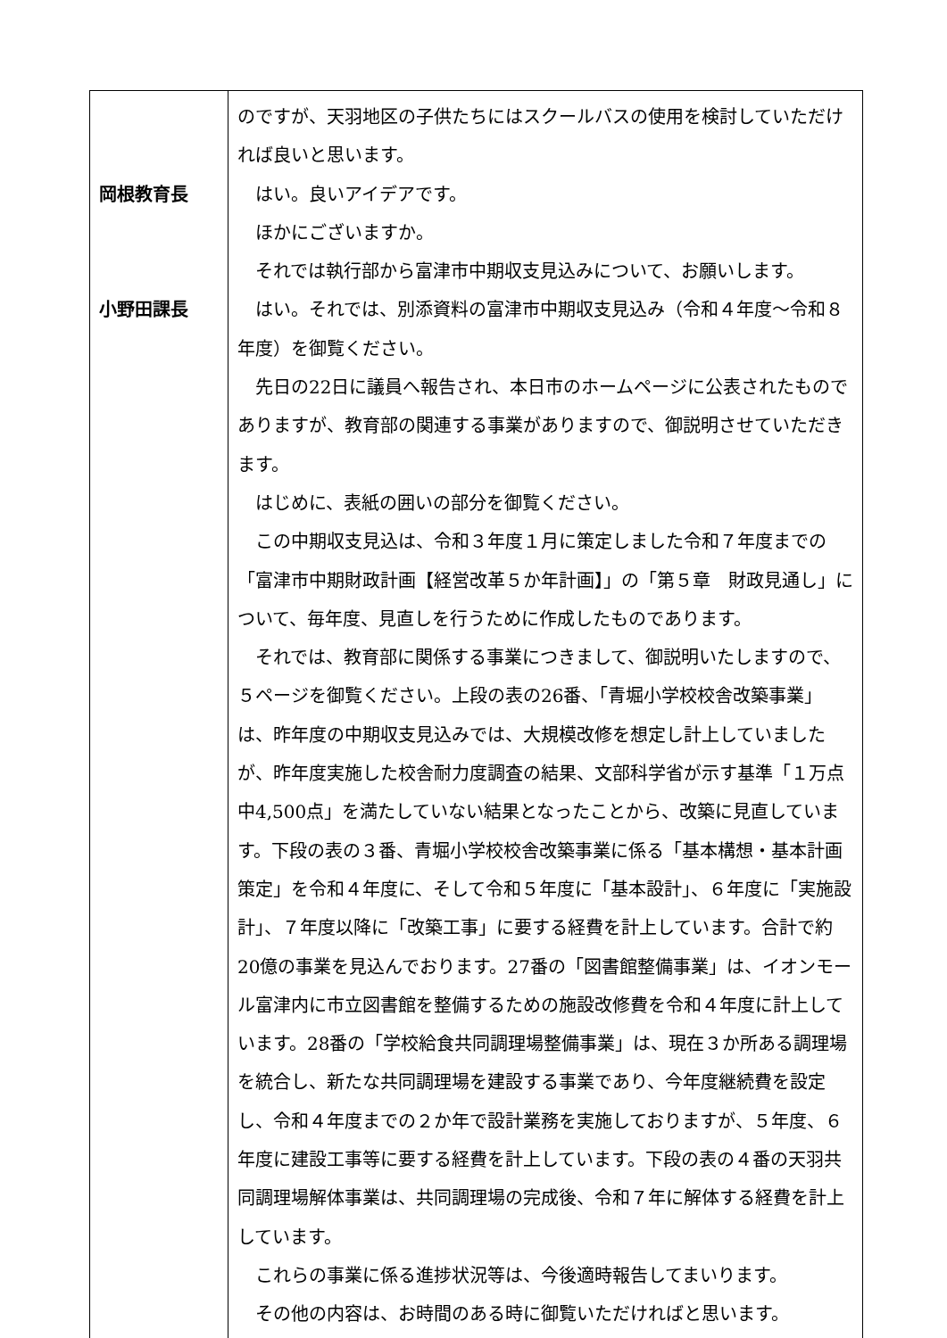| 岡根教育長 小野田課長 | のですが、天羽地区の子供たちにはスクールバスの使用を検討していただければ良いと思います。 はい。良いアイデアです。 ほかにございますか。 それでは執行部から富津市中期収支見込みについて、お願いします。 はい。それでは、別添資料の富津市中期収支見込み（令和４年度～令和８年度）を御覧ください。 先日の22日に議員へ報告され、本日市のホームページに公表されたものでありますが、教育部の関連する事業がありますので、御説明させていただきます。 はじめに、表紙の囲いの部分を御覧ください。 この中期収支見込は、令和３年度１月に策定しました令和７年度までの「富津市中期財政計画【経営改革５か年計画】」の「第５章 財政見通し」について、毎年度、見直しを行うために作成したものであります。 それでは、教育部に関係する事業につきまして、御説明いたしますので、５ページを御覧ください。上段の表の26番、「青堀小学校校舎改築事業」は、昨年度の中期収支見込みでは、大規模改修を想定し計上していましたが、昨年度実施した校舎耐力度調査の結果、文部科学省が示す基準「１万点中4,500点」を満たしていない結果となったことから、改築に見直しています。下段の表の３番、青堀小学校校舎改築事業に係る「基本構想・基本計画策定」を令和４年度に、そして令和５年度に「基本設計」、６年度に「実施設計」、７年度以降に「改築工事」に要する経費を計上しています。合計で約20億の事業を見込んでおります。27番の「図書館整備事業」は、イオンモール富津内に市立図書館を整備するための施設改修費を令和４年度に計上しています。28番の「学校給食共同調理場整備事業」は、現在３か所ある調理場を統合し、新たな共同調理場を建設する事業であり、今年度継続費を設定し、令和４年度までの２か年で設計業務を実施しておりますが、５年度、６年度に建設工事等に要する経費を計上しています。下段の表の４番の天羽共同調理場解体事業は、共同調理場の完成後、令和７年に解体する経費を計上しています。 これらの事業に係る進捗状況等は、今後適時報告してまいります。 その他の内容は、お時間のある時に御覧いただければと思います。 |